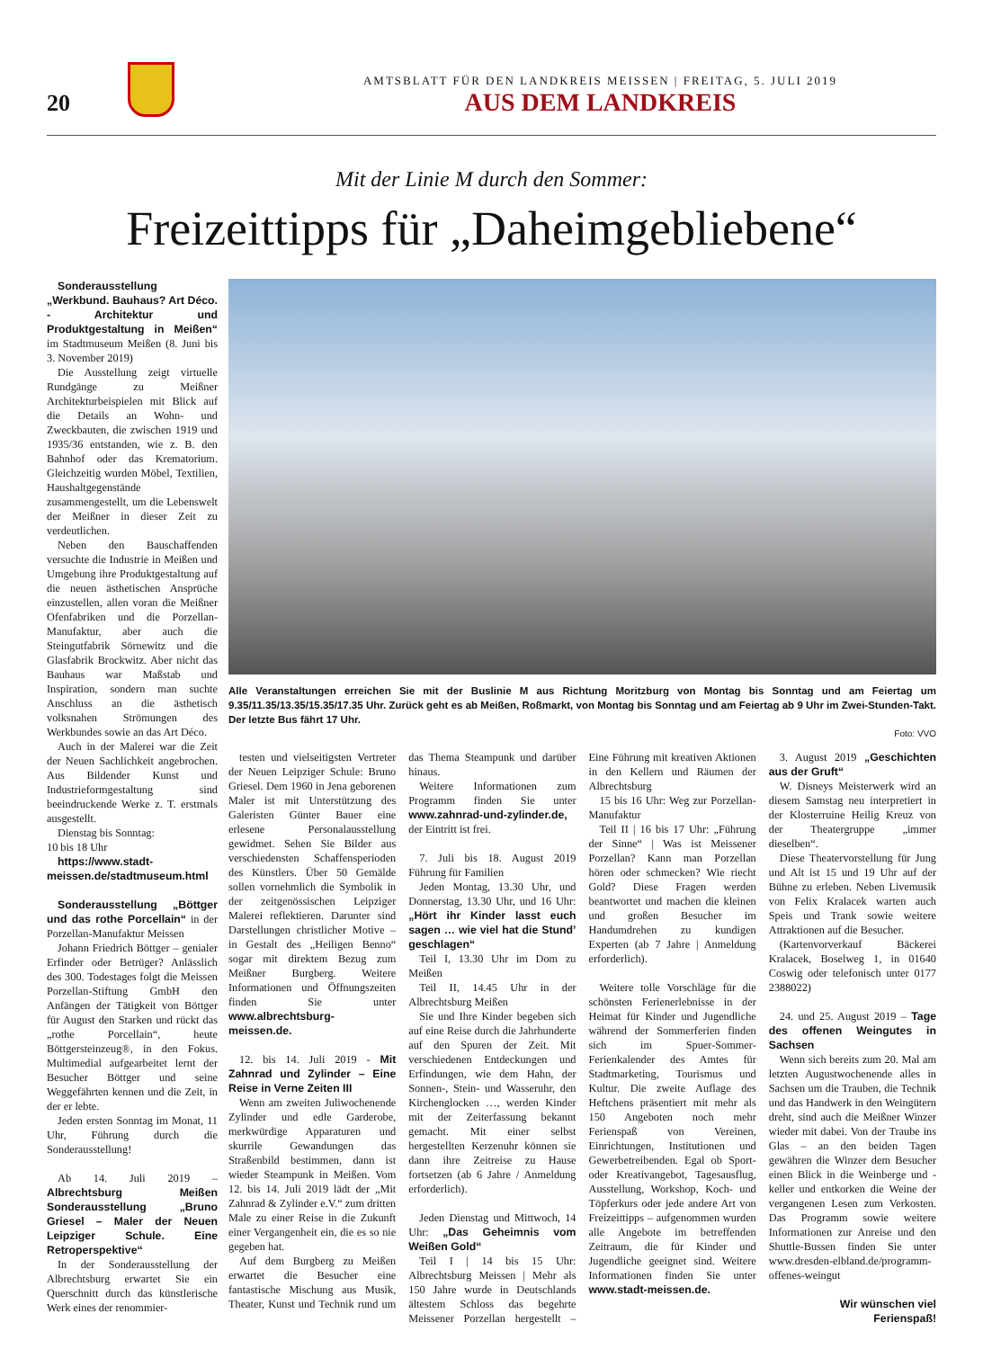20
AMTSBLATT FÜR DEN LANDKREIS MEISSEN | FREITAG, 5. JULI 2019
AUS DEM LANDKREIS
Mit der Linie M durch den Sommer:
Freizeittipps für „Daheimgebliebene“
Sonderausstellung „Werkbund. Bauhaus? Art Déco. - Architektur und Produktgestaltung in Meißen“ im Stadtmuseum Meißen (8. Juni bis 3. November 2019)
Die Ausstellung zeigt virtuelle Rundgänge zu Meißner Architekturbeispielen mit Blick auf die Details an Wohn- und Zweckbauten, die zwischen 1919 und 1935/36 entstanden, wie z. B. den Bahnhof oder das Krematorium. Gleichzeitig wurden Möbel, Textilien, Haushaltgegenstände zusammengestellt, um die Lebenswelt der Meißner in dieser Zeit zu verdeutlichen.
Neben den Bauschaffenden versuchte die Industrie in Meißen und Umgebung ihre Produktgestaltung auf die neuen ästhetischen Ansprüche einzustellen, allen voran die Meißner Ofenfabriken und die Porzellan-Manufaktur, aber auch die Steingutfabrik Sörnewitz und die Glasfabrik Brockwitz. Aber nicht das Bauhaus war Maßstab und Inspiration, sondern man suchte Anschluss an die ästhetisch volksnahen Strömungen des Werkbundes sowie an das Art Déco.
Auch in der Malerei war die Zeit der Neuen Sachlichkeit angebrochen. Aus Bildender Kunst und Industrieformgestaltung sind beeindruckende Werke z. T. erstmals ausgestellt.
Dienstag bis Sonntag:
10 bis 18 Uhr
https://www.stadt-meissen.de/stadtmuseum.html
Sonderausstellung „Böttger und das rothe Porcellain“ in der Porzellan-Manufaktur Meissen
Johann Friedrich Böttger – genialer Erfinder oder Betrüger? Anlässlich des 300. Todestages folgt die Meissen Porzellan-Stiftung GmbH den Anfängen der Tätigkeit von Böttger für August den Starken und rückt das „rothe Porcellain“, heute Böttgersteinzeug®, in den Fokus. Multimedial aufgearbeitet lernt der Besucher Böttger und seine Weggefährten kennen und die Zeit, in der er lebte.
Jeden ersten Sonntag im Monat, 11 Uhr, Führung durch die Sonderausstellung!
Ab 14. Juli 2019 – Albrechtsburg Meißen Sonderausstellung „Bruno Griesel – Maler der Neuen Leipziger Schule. Eine Retroperspektive“
In der Sonderausstellung der Albrechtsburg erwartet Sie ein Querschnitt durch das künstlerische Werk eines der renommier-
Alle Veranstaltungen erreichen Sie mit der Buslinie M aus Richtung Moritzburg von Montag bis Sonntag und am Feiertag um 9.35/11.35/13.35/15.35/17.35 Uhr. Zurück geht es ab Meißen, Roßmarkt, von Montag bis Sonntag und am Feiertag ab 9 Uhr im Zwei-Stunden-Takt. Der letzte Bus fährt 17 Uhr.
Foto: VVO
testen und vielseitigsten Vertreter der Neuen Leipziger Schule: Bruno Griesel. Dem 1960 in Jena geborenen Maler ist mit Unterstützung des Galeristen Günter Bauer eine erlesene Personalausstellung gewidmet. Sehen Sie Bilder aus verschiedensten Schaffensperioden des Künstlers. Über 50 Gemälde sollen vornehmlich die Symbolik in der zeitgenössischen Leipziger Malerei reflektieren. Darunter sind Darstellungen christlicher Motive – in Gestalt des „Heiligen Benno“ sogar mit direktem Bezug zum Meißner Burgberg. Weitere Informationen und Öffnungszeiten finden Sie unter www.albrechtsburg-meissen.de.
12. bis 14. Juli 2019 - Mit Zahnrad und Zylinder – Eine Reise in Verne Zeiten III
Wenn am zweiten Juliwochenende Zylinder und edle Garderobe, merkwürdige Apparaturen und skurrile Gewandungen das Straßenbild bestimmen, dann ist wieder Steampunk in Meißen. Vom 12. bis 14. Juli 2019 lädt der „Mit Zahnrad & Zylinder e.V.“ zum dritten Male zu einer Reise in die Zukunft einer Vergangenheit ein, die es so nie gegeben hat.
Auf dem Burgberg zu Meißen erwartet die Besucher eine fantastische Mischung aus Musik, Theater, Kunst und Technik rund um das Thema Steampunk und darüber hinaus.
Weitere Informationen zum Programm finden Sie unter www.zahnrad-und-zylinder.de, der Eintritt ist frei.
7. Juli bis 18. August 2019 Führung für Familien
Jeden Montag, 13.30 Uhr, und Donnerstag, 13.30 Uhr, und 16 Uhr: „Hört ihr Kinder lasst euch sagen … wie viel hat die Stund’ geschlagen“
Teil I, 13.30 Uhr im Dom zu Meißen
Teil II, 14.45 Uhr in der Albrechtsburg Meißen
Sie und Ihre Kinder begeben sich auf eine Reise durch die Jahrhunderte auf den Spuren der Zeit. Mit verschiedenen Entdeckungen und Erfindungen, wie dem Hahn, der Sonnen-, Stein- und Wasseruhr, den Kirchenglocken …, werden Kinder mit der Zeiterfassung bekannt gemacht. Mit einer selbst hergestellten Kerzenuhr können sie dann ihre Zeitreise zu Hause fortsetzen (ab 6 Jahre / Anmeldung erforderlich).
Jeden Dienstag und Mittwoch, 14 Uhr: „Das Geheimnis vom Weißen Gold“
Teil I | 14 bis 15 Uhr: Albrechtsburg Meissen | Mehr als 150 Jahre wurde in Deutschlands ältestem Schloss das begehrte Meissener Porzellan hergestellt – Eine Führung mit kreativen Aktionen in den Kellern und Räumen der Albrechtsburg
15 bis 16 Uhr: Weg zur Porzellan-Manufaktur
Teil II | 16 bis 17 Uhr: „Führung der Sinne“ | Was ist Meissener Porzellan? Kann man Porzellan hören oder schmecken? Wie riecht Gold? Diese Fragen werden beantwortet und machen die kleinen und großen Besucher im Handumdrehen zu kundigen Experten (ab 7 Jahre | Anmeldung erforderlich).
Weitere tolle Vorschläge für die schönsten Ferienerlebnisse in der Heimat für Kinder und Jugendliche während der Sommerferien finden sich im Spuer-Sommer-Ferienkalender des Amtes für Stadtmarketing, Tourismus und Kultur. Die zweite Auflage des Heftchens präsentiert mit mehr als 150 Angeboten noch mehr Ferienspaß von Vereinen, Einrichtungen, Institutionen und Gewerbetreibenden. Egal ob Sport- oder Kreativangebot, Tagesausflug, Ausstellung, Workshop, Koch- und Töpferkurs oder jede andere Art von Freizeittipps – aufgenommen wurden alle Angebote im betreffenden Zeitraum, die für Kinder und Jugendliche geeignet sind. Weitere Informationen finden Sie unter www.stadt-meissen.de.
3. August 2019 „Geschichten aus der Gruft“
W. Disneys Meisterwerk wird an diesem Samstag neu interpretiert in der Klosterruine Heilig Kreuz von der Theatergruppe „immer dieselben“.
Diese Theatervorstellung für Jung und Alt ist 15 und 19 Uhr auf der Bühne zu erleben. Neben Livemusik von Felix Kralacek warten auch Speis und Trank sowie weitere Attraktionen auf die Besucher.
(Kartenvorverkauf Bäckerei Kralacek, Boselweg 1, in 01640 Coswig oder telefonisch unter 0177 2388022)
24. und 25. August 2019 – Tage des offenen Weingutes in Sachsen
Wenn sich bereits zum 20. Mal am letzten Augustwochenende alles in Sachsen um die Trauben, die Technik und das Handwerk in den Weingütern dreht, sind auch die Meißner Winzer wieder mit dabei. Von der Traube ins Glas – an den beiden Tagen gewähren die Winzer dem Besucher einen Blick in die Weinberge und -keller und entkorken die Weine der vergangenen Lesen zum Verkosten. Das Programm sowie weitere Informationen zur Anreise und den Shuttle-Bussen finden Sie unter www.dresden-elbland.de/programm-offenes-weingut
Wir wünschen viel Ferienspaß!